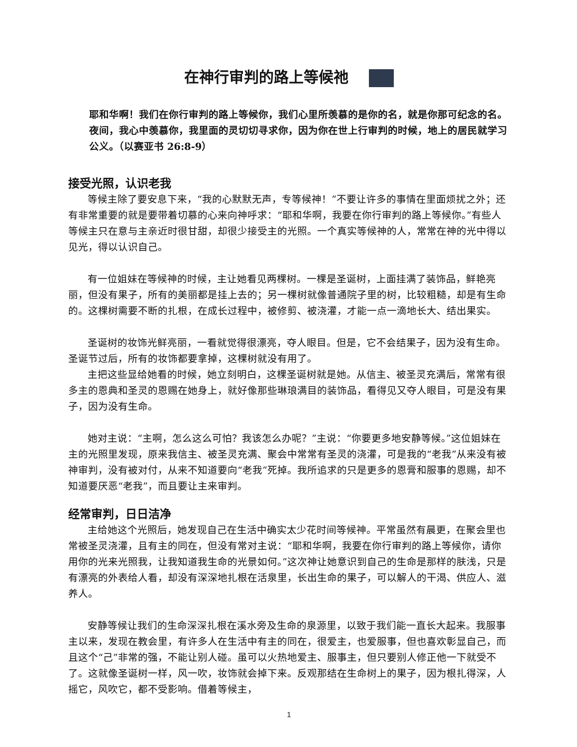在神行审判的路上等候祂
耶和华啊！我们在你行审判的路上等候你，我们心里所羡慕的是你的名，就是你那可纪念的名。夜间，我心中羡慕你，我里面的灵切切寻求你，因为你在世上行审判的时候，地上的居民就学习公义。（以赛亚书 26:8-9）
接受光照，认识老我
等候主除了要安息下来，“我的心默默无声，专等候神！”不要让许多的事情在里面烦扰之外；还有非常重要的就是要带着切慕的心来向神呼求：“耶和华啊，我要在你行审判的路上等候你。”有些人等候主只在意与主亲近时很甘甜，却很少接受主的光照。一个真实等候神的人，常常在神的光中得以见光，得以认识自己。
有一位姐妹在等候神的时候，主让她看见两棵树。一棵是圣诞树，上面挂满了装饰品，鲜艳亮丽，但没有果子，所有的美丽都是挂上去的；另一棵树就像普通院子里的树，比较粗糙，却是有生命的。这棵树需要不断的扎根，在成长过程中，被修剪、被浇灌，才能一点一滴地长大、结出果实。
圣诞树的妆饰光鲜亮丽，一看就觉得很漂亮，夺人眼目。但是，它不会结果子，因为没有生命。圣诞节过后，所有的妆饰都要拿掉，这棵树就没有用了。
主把这些显给她看的时候，她立刻明白，这棵圣诞树就是她。从信主、被圣灵充满后，常常有很多主的恩典和圣灵的恩赐在她身上，就好像那些琳琅满目的装饰品，看得见又夺人眼目，可是没有果子，因为没有生命。
她对主说：“主啊，怎么这么可怕？我该怎么办呢？”主说：“你要更多地安静等候。”这位姐妹在主的光照里发现，原来我信主、被圣灵充满、聚会中常常有圣灵的浇灌，可是我的“老我”从来没有被神审判，没有被对付，从来不知道要向“老我”死掉。我所追求的只是更多的恩膏和服事的恩赐，却不知道要厌恶“老我”，而且要让主来审判。
经常审判，日日洁净
主给她这个光照后，她发现自己在生活中确实太少花时间等候神。平常虽然有晨更，在聚会里也常被圣灵浇灌，且有主的同在，但没有常对主说：“耶和华啊，我要在你行审判的路上等候你，请你用你的光来光照我，让我知道我生命的光景如何。”这次神让她意识到自己的生命是那样的肤浅，只是有漂亮的外表给人看，却没有深深地扎根在活泉里，长出生命的果子，可以解人的干渴、供应人、滋养人。
安静等候让我们的生命深深扎根在溪水旁及生命的泉源里，以致于我们能一直长大起来。我服事主以来，发现在教会里，有许多人在生活中有主的同在，很爱主，也爱服事，但也喜欢彰显自己，而且这个“己”非常的强，不能让别人碰。虽可以火热地爱主、服事主，但只要别人修正他一下就受不了。这就像圣诞树一样，风一吹，妆饰就会掉下来。反观那结在生命树上的果子，因为根扎得深，人摇它，风吹它，都不受影响。借着等候主，
1